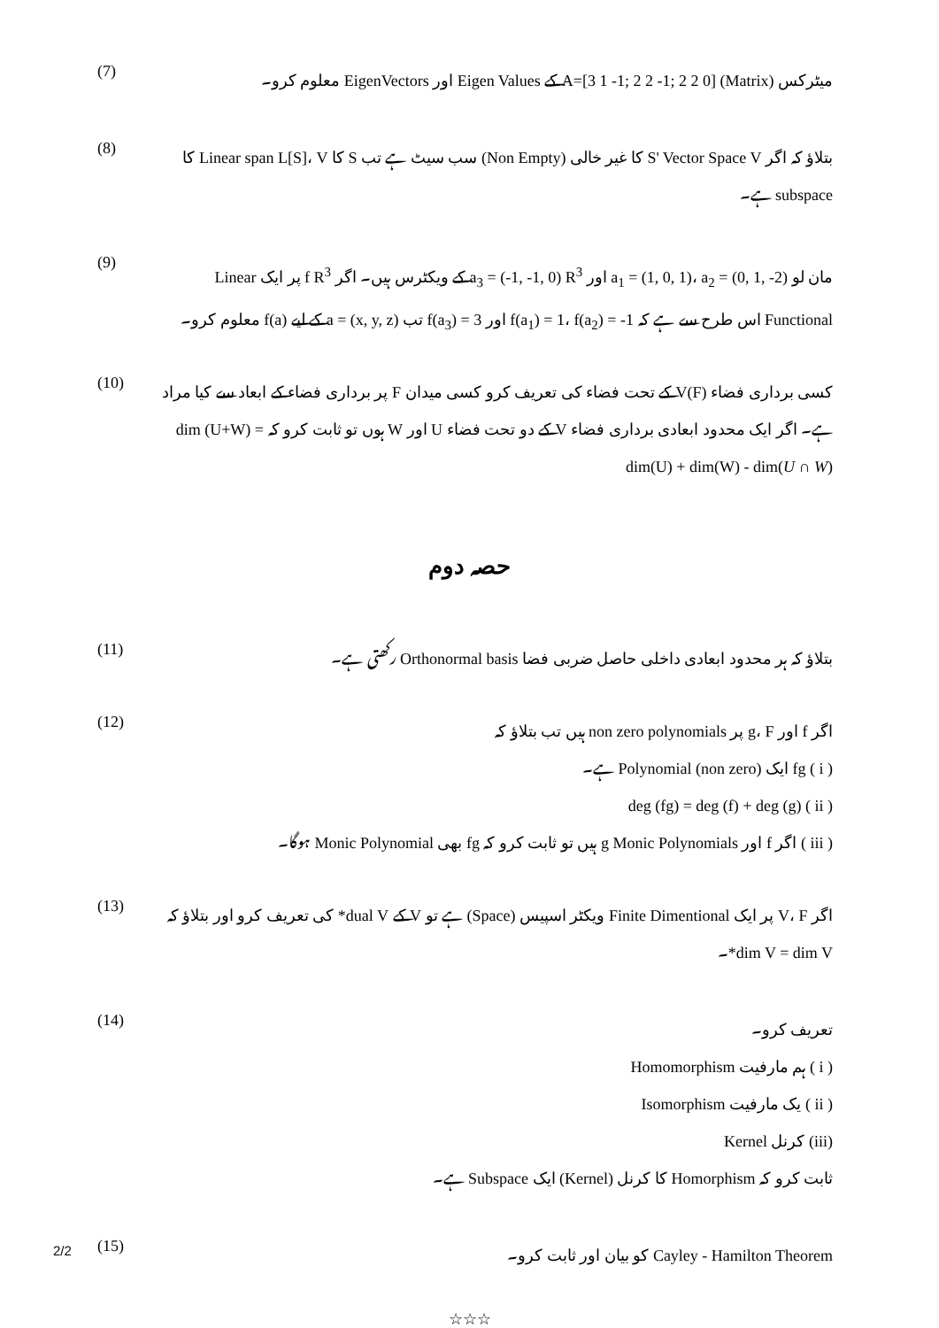میٹرکس (Matrix) A=[3 1 -1; 2 2 -1; 2 2 0] کے Eigen Values اور EigenVectors معلوم کرو۔
(7)
بتلاؤ کہ اگر S' Vector Space V کا غیر خالی (Non Empty) سب سیٹ ہے تب S کا Linear span L[S]، V کا subspace ہے۔
(8)
مان لو a<sub>1</sub> = (1, 0, 1)، a<sub>2</sub> = (0, 1, -2) اور a<sub>3</sub> = (-1, -1, 0) R<sup>3</sup> کے ویکٹرس ہیں۔ اگر f R<sup>3</sup> پر ایک Linear Functional اس طرح سے ہے کہ f(a<sub>1</sub>) = 1، f(a<sub>2</sub>) = -1 اور f(a<sub>3</sub>) = 3 تب a = (x, y, z) کے لیے f(a) معلوم کرو۔
(9)
کسی برداری فضاء V(F) کے تحت فضاء کی تعریف کرو کسی میدان F پر برداری فضاء کے ابعاد سے کیا مراد ہے۔ اگر ایک محدود ابعادی برداری فضاء V کے دو تحت فضاء U اور W ہوں تو ثابت کرو کہ dim (U+W) = dim(U) + dim(W) - dim(U ∩ W)
(10)
حصہ دوم
بتلاؤ کہ ہر محدود ابعادی داخلی حاصل ضربی فضا Orthonormal basis رکھتی ہے۔
(11)
اگر f اور g، F پر non zero polynomials ہیں تب بتلاؤ کہ
( i ) fg ایک (non zero) Polynomial ہے۔
( ii ) deg (fg) = deg (f) + deg (g)
( iii ) اگر f اور g Monic Polynomials ہیں تو ثابت کرو کہ fg بھی Monic Polynomial ہوگا۔
(12)
اگر V، F پر ایک Finite Dimentional ویکٹر اسپیس (Space) ہے تو V کے dual V* کی تعریف کرو اور بتلاؤ کہ dim V = dim V*۔
(13)
تعریف کرو۔
( i ) ہم مارفیت Homomorphism
( ii ) یک مارفیت Isomorphism
(iii) کرنل Kernel
ثابت کرو کہ Homorphism کا کرنل (Kernel) ایک Subspace ہے۔
(14)
Cayley - Hamilton Theorem کو بیان اور ثابت کرو۔
(15)
☆☆☆
2/2